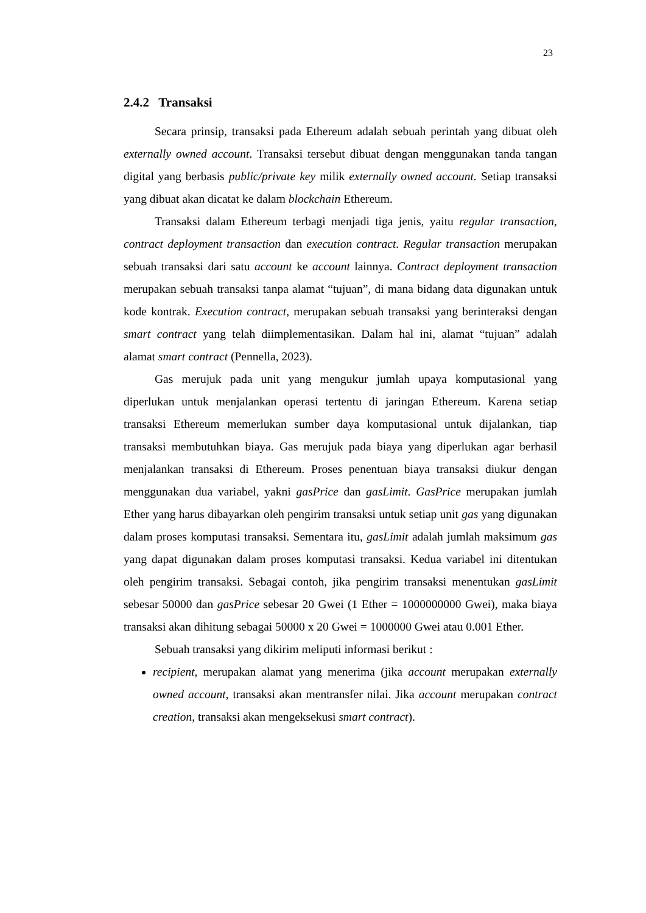23
2.4.2 Transaksi
Secara prinsip, transaksi pada Ethereum adalah sebuah perintah yang dibuat oleh externally owned account. Transaksi tersebut dibuat dengan menggunakan tanda tangan digital yang berbasis public/private key milik externally owned account. Setiap transaksi yang dibuat akan dicatat ke dalam blockchain Ethereum.
Transaksi dalam Ethereum terbagi menjadi tiga jenis, yaitu regular transaction, contract deployment transaction dan execution contract. Regular transaction merupakan sebuah transaksi dari satu account ke account lainnya. Contract deployment transaction merupakan sebuah transaksi tanpa alamat “tujuan”, di mana bidang data digunakan untuk kode kontrak. Execution contract, merupakan sebuah transaksi yang berinteraksi dengan smart contract yang telah diimplementasikan. Dalam hal ini, alamat “tujuan” adalah alamat smart contract (Pennella, 2023).
Gas merujuk pada unit yang mengukur jumlah upaya komputasional yang diperlukan untuk menjalankan operasi tertentu di jaringan Ethereum. Karena setiap transaksi Ethereum memerlukan sumber daya komputasional untuk dijalankan, tiap transaksi membutuhkan biaya. Gas merujuk pada biaya yang diperlukan agar berhasil menjalankan transaksi di Ethereum. Proses penentuan biaya transaksi diukur dengan menggunakan dua variabel, yakni gasPrice dan gasLimit. GasPrice merupakan jumlah Ether yang harus dibayarkan oleh pengirim transaksi untuk setiap unit gas yang digunakan dalam proses komputasi transaksi. Sementara itu, gasLimit adalah jumlah maksimum gas yang dapat digunakan dalam proses komputasi transaksi. Kedua variabel ini ditentukan oleh pengirim transaksi. Sebagai contoh, jika pengirim transaksi menentukan gasLimit sebesar 50000 dan gasPrice sebesar 20 Gwei (1 Ether = 1000000000 Gwei), maka biaya transaksi akan dihitung sebagai 50000 x 20 Gwei = 1000000 Gwei atau 0.001 Ether.
Sebuah transaksi yang dikirim meliputi informasi berikut :
recipient, merupakan alamat yang menerima (jika account merupakan externally owned account, transaksi akan mentransfer nilai. Jika account merupakan contract creation, transaksi akan mengeksekusi smart contract).